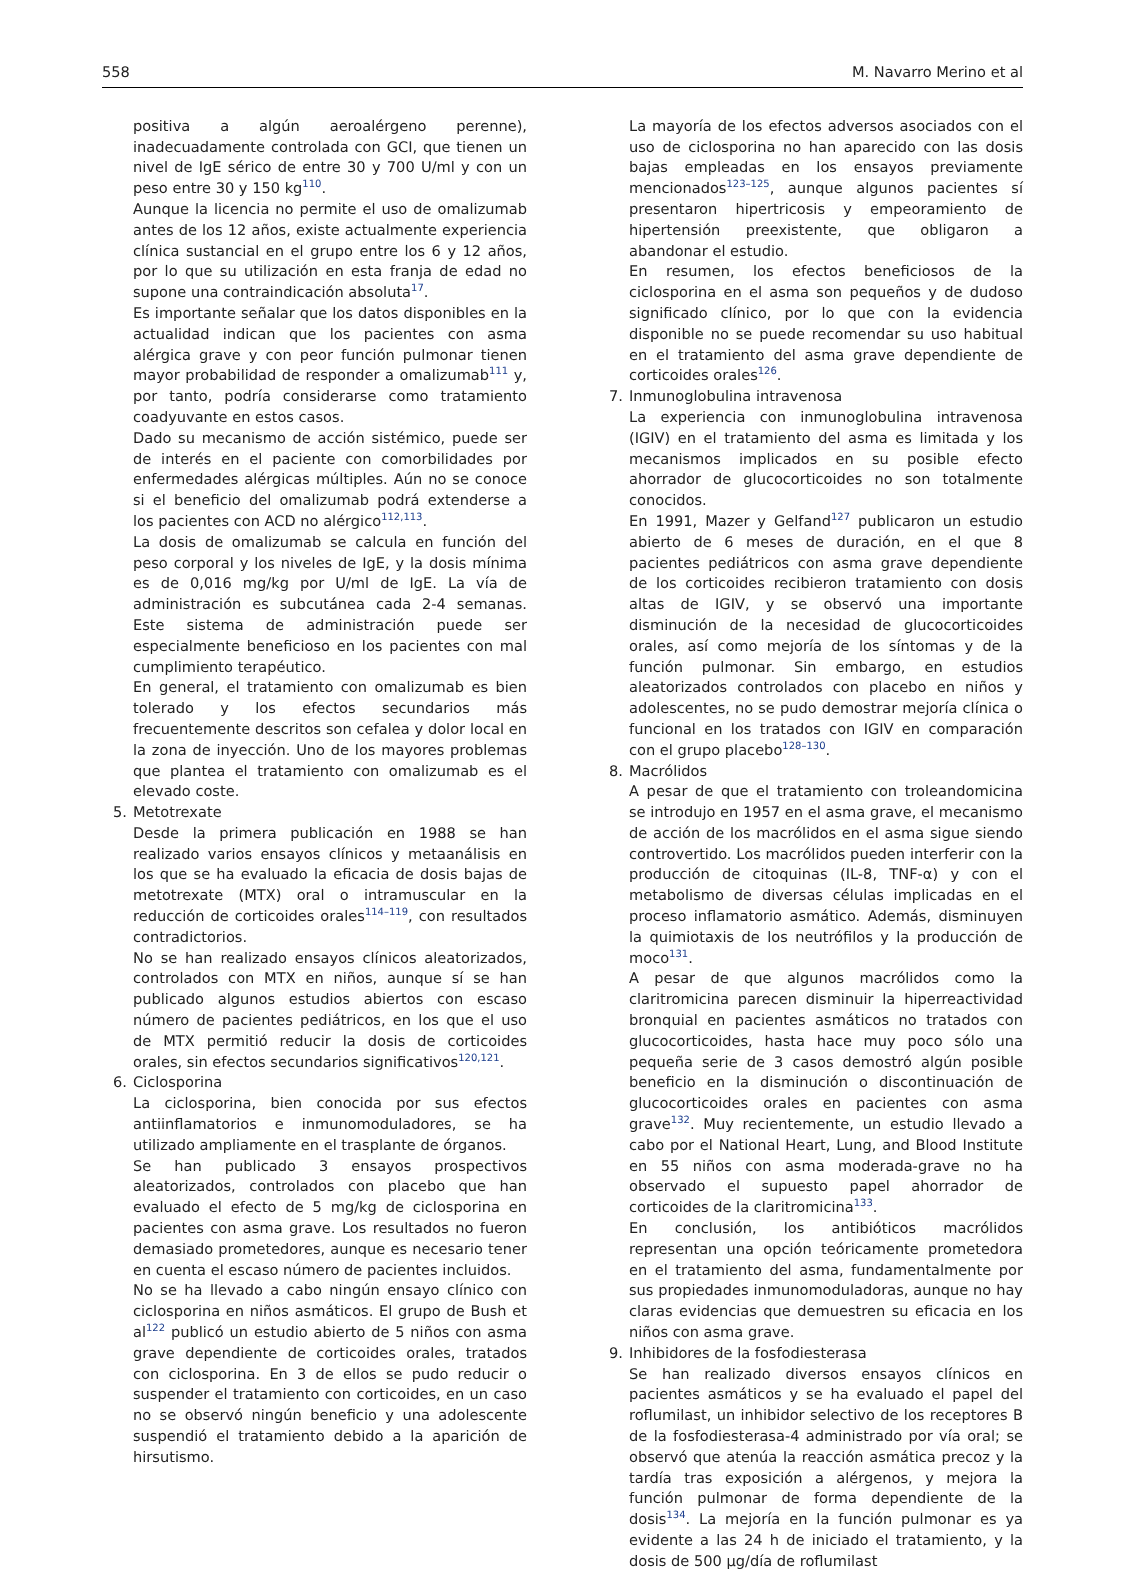558 M. Navarro Merino et al
positiva a algún aeroalérgeno perenne), inadecuadamente controlada con GCI, que tienen un nivel de IgE sérico de entre 30 y 700 U/ml y con un peso entre 30 y 150 kg<sup>110</sup>.
Aunque la licencia no permite el uso de omalizumab antes de los 12 años, existe actualmente experiencia clínica sustancial en el grupo entre los 6 y 12 años, por lo que su utilización en esta franja de edad no supone una contraindicación absoluta<sup>17</sup>.
Es importante señalar que los datos disponibles en la actualidad indican que los pacientes con asma alérgica grave y con peor función pulmonar tienen mayor probabilidad de responder a omalizumab<sup>111</sup> y, por tanto, podría considerarse como tratamiento coadyuvante en estos casos.
Dado su mecanismo de acción sistémico, puede ser de interés en el paciente con comorbilidades por enfermedades alérgicas múltiples. Aún no se conoce si el beneficio del omalizumab podrá extenderse a los pacientes con ACD no alérgico<sup>112,113</sup>.
La dosis de omalizumab se calcula en función del peso corporal y los niveles de IgE, y la dosis mínima es de 0,016 mg/kg por U/ml de IgE. La vía de administración es subcutánea cada 2-4 semanas. Este sistema de administración puede ser especialmente beneficioso en los pacientes con mal cumplimiento terapéutico.
En general, el tratamiento con omalizumab es bien tolerado y los efectos secundarios más frecuentemente descritos son cefalea y dolor local en la zona de inyección. Uno de los mayores problemas que plantea el tratamiento con omalizumab es el elevado coste.
5. Metotrexate
Desde la primera publicación en 1988 se han realizado varios ensayos clínicos y metaanálisis en los que se ha evaluado la eficacia de dosis bajas de metotrexate (MTX) oral o intramuscular en la reducción de corticoides orales<sup>114–119</sup>, con resultados contradictorios.
No se han realizado ensayos clínicos aleatorizados, controlados con MTX en niños, aunque sí se han publicado algunos estudios abiertos con escaso número de pacientes pediátricos, en los que el uso de MTX permitió reducir la dosis de corticoides orales, sin efectos secundarios significativos<sup>120,121</sup>.
6. Ciclosporina
La ciclosporina, bien conocida por sus efectos antiinflamatorios e inmunomoduladores, se ha utilizado ampliamente en el trasplante de órganos.
Se han publicado 3 ensayos prospectivos aleatorizados, controlados con placebo que han evaluado el efecto de 5 mg/kg de ciclosporina en pacientes con asma grave. Los resultados no fueron demasiado prometedores, aunque es necesario tener en cuenta el escaso número de pacientes incluidos.
No se ha llevado a cabo ningún ensayo clínico con ciclosporina en niños asmáticos. El grupo de Bush et al<sup>122</sup> publicó un estudio abierto de 5 niños con asma grave dependiente de corticoides orales, tratados con ciclosporina. En 3 de ellos se pudo reducir o suspender el tratamiento con corticoides, en un caso no se observó ningún beneficio y una adolescente suspendió el tratamiento debido a la aparición de hirsutismo.
La mayoría de los efectos adversos asociados con el uso de ciclosporina no han aparecido con las dosis bajas empleadas en los ensayos previamente mencionados<sup>123–125</sup>, aunque algunos pacientes sí presentaron hipertricosis y empeoramiento de hipertensión preexistente, que obligaron a abandonar el estudio.
En resumen, los efectos beneficiosos de la ciclosporina en el asma son pequeños y de dudoso significado clínico, por lo que con la evidencia disponible no se puede recomendar su uso habitual en el tratamiento del asma grave dependiente de corticoides orales<sup>126</sup>.
7. Inmunoglobulina intravenosa
La experiencia con inmunoglobulina intravenosa (IGIV) en el tratamiento del asma es limitada y los mecanismos implicados en su posible efecto ahorrador de glucocorticoides no son totalmente conocidos.
En 1991, Mazer y Gelfand<sup>127</sup> publicaron un estudio abierto de 6 meses de duración, en el que 8 pacientes pediátricos con asma grave dependiente de los corticoides recibieron tratamiento con dosis altas de IGIV, y se observó una importante disminución de la necesidad de glucocorticoides orales, así como mejoría de los síntomas y de la función pulmonar. Sin embargo, en estudios aleatorizados controlados con placebo en niños y adolescentes, no se pudo demostrar mejoría clínica o funcional en los tratados con IGIV en comparación con el grupo placebo<sup>128–130</sup>.
8. Macrólidos
A pesar de que el tratamiento con troleandomicina se introdujo en 1957 en el asma grave, el mecanismo de acción de los macrólidos en el asma sigue siendo controvertido. Los macrólidos pueden interferir con la producción de citoquinas (IL-8, TNF-α) y con el metabolismo de diversas células implicadas en el proceso inflamatorio asmático. Además, disminuyen la quimiotaxis de los neutrófilos y la producción de moco<sup>131</sup>.
A pesar de que algunos macrólidos como la claritromicina parecen disminuir la hiperreactividad bronquial en pacientes asmáticos no tratados con glucocorticoides, hasta hace muy poco sólo una pequeña serie de 3 casos demostró algún posible beneficio en la disminución o discontinuación de glucocorticoides orales en pacientes con asma grave<sup>132</sup>. Muy recientemente, un estudio llevado a cabo por el National Heart, Lung, and Blood Institute en 55 niños con asma moderada-grave no ha observado el supuesto papel ahorrador de corticoides de la claritromicina<sup>133</sup>.
En conclusión, los antibióticos macrólidos representan una opción teóricamente prometedora en el tratamiento del asma, fundamentalmente por sus propiedades inmunomoduladoras, aunque no hay claras evidencias que demuestren su eficacia en los niños con asma grave.
9. Inhibidores de la fosfodiesterasa
Se han realizado diversos ensayos clínicos en pacientes asmáticos y se ha evaluado el papel del roflumilast, un inhibidor selectivo de los receptores B de la fosfodiesterasa-4 administrado por vía oral; se observó que atenúa la reacción asmática precoz y la tardía tras exposición a alérgenos, y mejora la función pulmonar de forma dependiente de la dosis<sup>134</sup>. La mejoría en la función pulmonar es ya evidente a las 24 h de iniciado el tratamiento, y la dosis de 500 μg/día de roflumilast